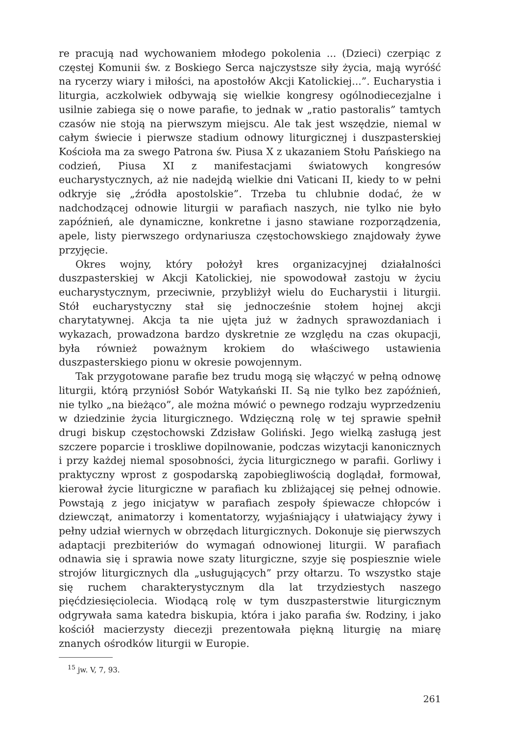re pracują nad wychowaniem młodego pokolenia ... (Dzieci) czerpiąc z częstej Komunii św. z Boskiego Serca najczystsze siły życia, mają wyróść na rycerzy wiary i miłości, na apostołów Akcji Katolickiej...”. Eucharystia i liturgia, aczkolwiek odbywają się wielkie kongresy ogólnodiecezjalne i usilnie zabiega się o nowe parafie, to jednak w „ratio pastoralis” tamtych czasów nie stoją na pierwszym miejscu. Ale tak jest wszędzie, niemal w całym świecie i pierwsze stadium odnowy liturgicznej i duszpasterskiej Kościoła ma za swego Patrona św. Piusa X z ukazaniem Stołu Pańskiego na codzień, Piusa XI z manifestacjami światowych kongresów eucharystycznych, aż nie nadejdą wielkie dni Vaticani II, kiedy to w pełni odkryje się „źródła apostolskie”. Trzeba tu chlubnie dodać, że w nadchodzącej odnowie liturgii w parafiach naszych, nie tylko nie było zapóźnień, ale dynamiczne, konkretne i jasno stawiane rozporządzenia, apele, listy pierwszego ordynariusza częstochowskiego znajdowały żywe przyjęcie.
Okres wojny, który położył kres organizacyjnej działalności duszpasterskiej w Akcji Katolickiej, nie spowodował zastoju w życiu eucharystycznym, przeciwnie, przybliżył wielu do Eucharystii i liturgii. Stół eucharystyczny stał się jednocześnie stołem hojnej akcji charytatywnej. Akcja ta nie ujęta już w żadnych sprawozdaniach i wykazach, prowadzona bardzo dyskretnie ze względu na czas okupacji, była również poważnym krokiem do właściwego ustawienia duszpasterskiego pionu w okresie powojennym.
Tak przygotowane parafie bez trudu mogą się włączyć w pełną odnowę liturgii, którą przyniósł Sobór Watykański II. Są nie tylko bez zapóźnień, nie tylko „na bieżąco”, ale można mówić o pewnego rodzaju wyprzedzeniu w dziedzinie życia liturgicznego. Wdzięczną rolę w tej sprawie spełnił drugi biskup częstochowski Zdzisław Goliński. Jego wielką zasługą jest szczere poparcie i troskliwe dopilnowanie, podczas wizytacji kanonicznych i przy każdej niemal sposobności, życia liturgicznego w parafii. Gorliwy i praktyczny wprost z gospodarską zapobiegliwością doglądał, formował, kierował życie liturgiczne w parafiach ku zbliżającej się pełnej odnowie. Powstają z jego inicjatyw w parafiach zespoły śpiewacze chłopców i dziewcząt, animatorzy i komentatorzy, wyjaśniający i ułatwiający żywy i pełny udział wiernych w obrzędach liturgicznych. Dokonuje się pierwszych adaptacji prezbiteriów do wymagań odnowionej liturgii. W parafiach odnawia się i sprawia nowe szaty liturgiczne, szyje się pospiesznie wiele strojów liturgicznych dla „usługujących” przy ołtarzu. To wszystko staje się ruchem charakterystycznym dla lat trzydziestych naszego pięćdziesięciolecia. Wiodącą rolę w tym duszpasterstwie liturgicznym odgrywała sama katedra biskupia, która i jako parafia św. Rodziny, i jako kościół macierzysty diecezji prezentowała piękną liturgię na miarę znanych ośrodków liturgii w Europie.
<sup>15</sup> jw. V, 7, 93.
261